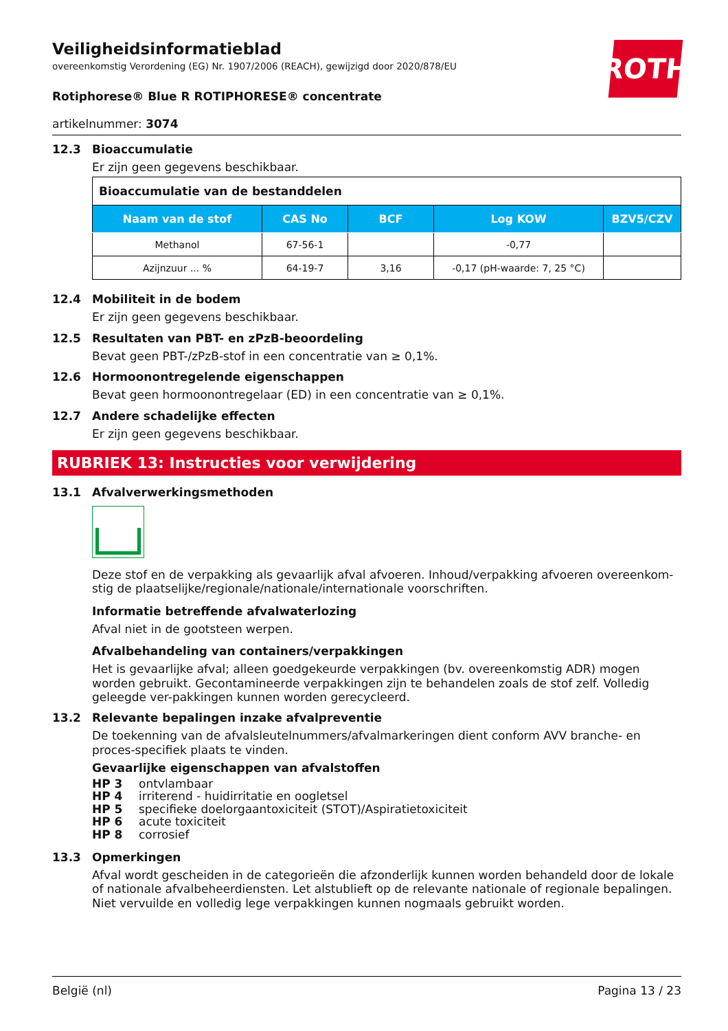ROTH
Veiligheidsinformatieblad
overeenkomstig Verordening (EG) Nr. 1907/2006 (REACH), gewijzigd door 2020/878/EU
Rotiphorese® Blue R ROTIPHORESE® concentrate
artikelnummer: 3074
12.3 Bioaccumulatie
Er zijn geen gegevens beschikbaar.
| Bioaccumulatie van de bestanddelen | | | | |
| --- | --- | --- | --- | --- |
| Naam van de stof | CAS No | BCF | Log KOW | BZV5/CZV |
| Methanol | 67-56-1 | | -0,77 | |
| Azijnzuur ... % | 64-19-7 | 3,16 | -0,17 (pH-waarde: 7, 25 °C) | |
12.4 Mobiliteit in de bodem
Er zijn geen gegevens beschikbaar.
12.5 Resultaten van PBT- en zPzB-beoordeling
Bevat geen PBT-/zPzB-stof in een concentratie van ≥ 0,1%.
12.6 Hormoonontregelende eigenschappen
Bevat geen hormoonontregelaar (ED) in een concentratie van ≥ 0,1%.
12.7 Andere schadelijke effecten
Er zijn geen gegevens beschikbaar.
RUBRIEK 13: Instructies voor verwijdering
13.1 Afvalverwerkingsmethoden
Deze stof en de verpakking als gevaarlijk afval afvoeren. Inhoud/verpakking afvoeren overeenkom-stig de plaatselijke/regionale/nationale/internationale voorschriften.
Informatie betreffende afvalwaterlozing
Afval niet in de gootsteen werpen.
Afvalbehandeling van containers/verpakkingen
Het is gevaarlijke afval; alleen goedgekeurde verpakkingen (bv. overeenkomstig ADR) mogen worden gebruikt. Gecontamineerde verpakkingen zijn te behandelen zoals de stof zelf. Volledig geleegde ver-pakkingen kunnen worden gerecycleerd.
13.2 Relevante bepalingen inzake afvalpreventie
De toekenning van de afvalsleutelnummers/afvalmarkeringen dient conform AVV branche- en proces-specifiek plaats te vinden.
Gevaarlijke eigenschappen van afvalstoffen
HP 3 ontvlambaar
HP 4 irriterend - huidirritatie en oogletsel
HP 5 specifieke doelorgaantoxiciteit (STOT)/Aspiratietoxiciteit
HP 6 acute toxiciteit
HP 8 corrosief
13.3 Opmerkingen
Afval wordt gescheiden in de categorieën die afzonderlijk kunnen worden behandeld door de lokale of nationale afvalbeheerdiensten. Let alstublieft op de relevante nationale of regionale bepalingen. Niet vervuilde en volledig lege verpakkingen kunnen nogmaals gebruikt worden.
België (nl) Pagina 13 / 23